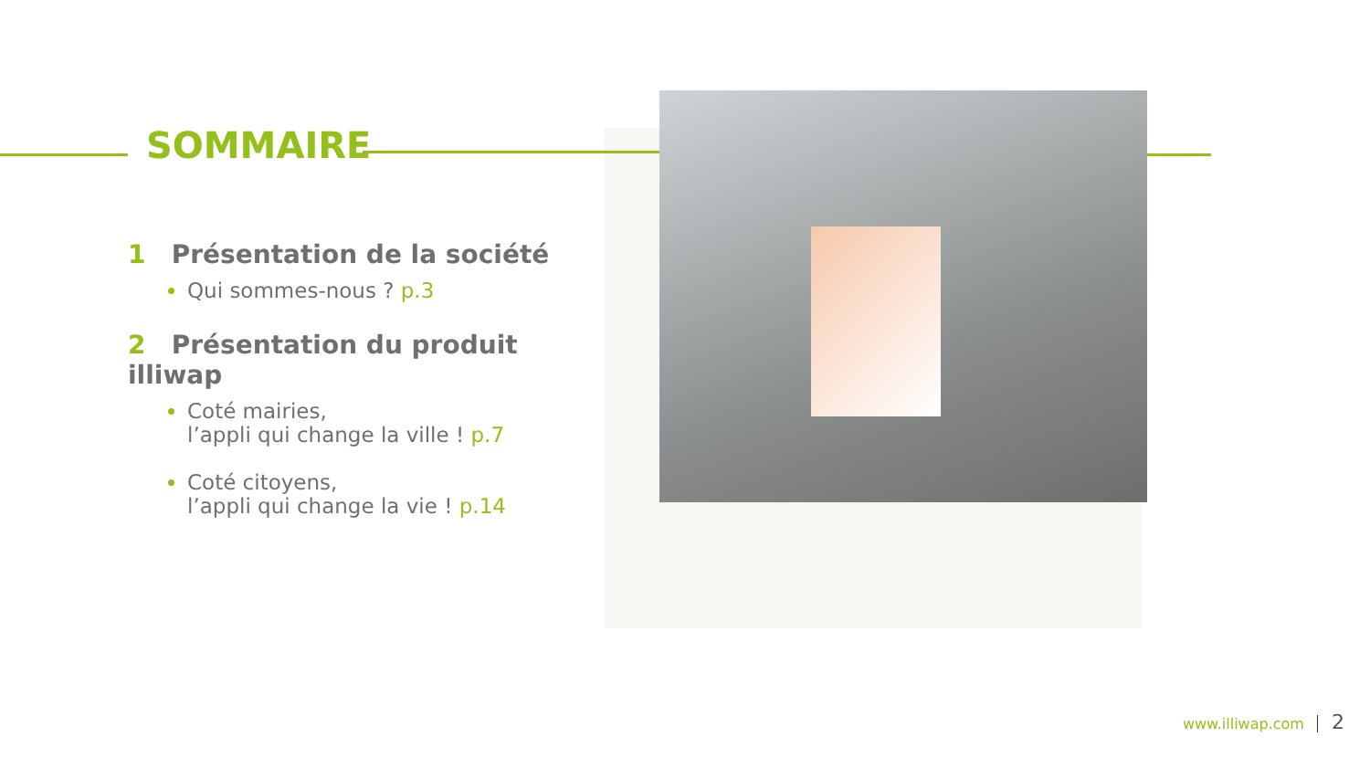SOMMAIRE
1 Présentation de la société
Qui sommes-nous ? p.3
2 Présentation du produit illiwap
Coté mairies,
l’appli qui change la ville ! p.7
Coté citoyens,
l’appli qui change la vie ! p.14
www.illiwap.com 2